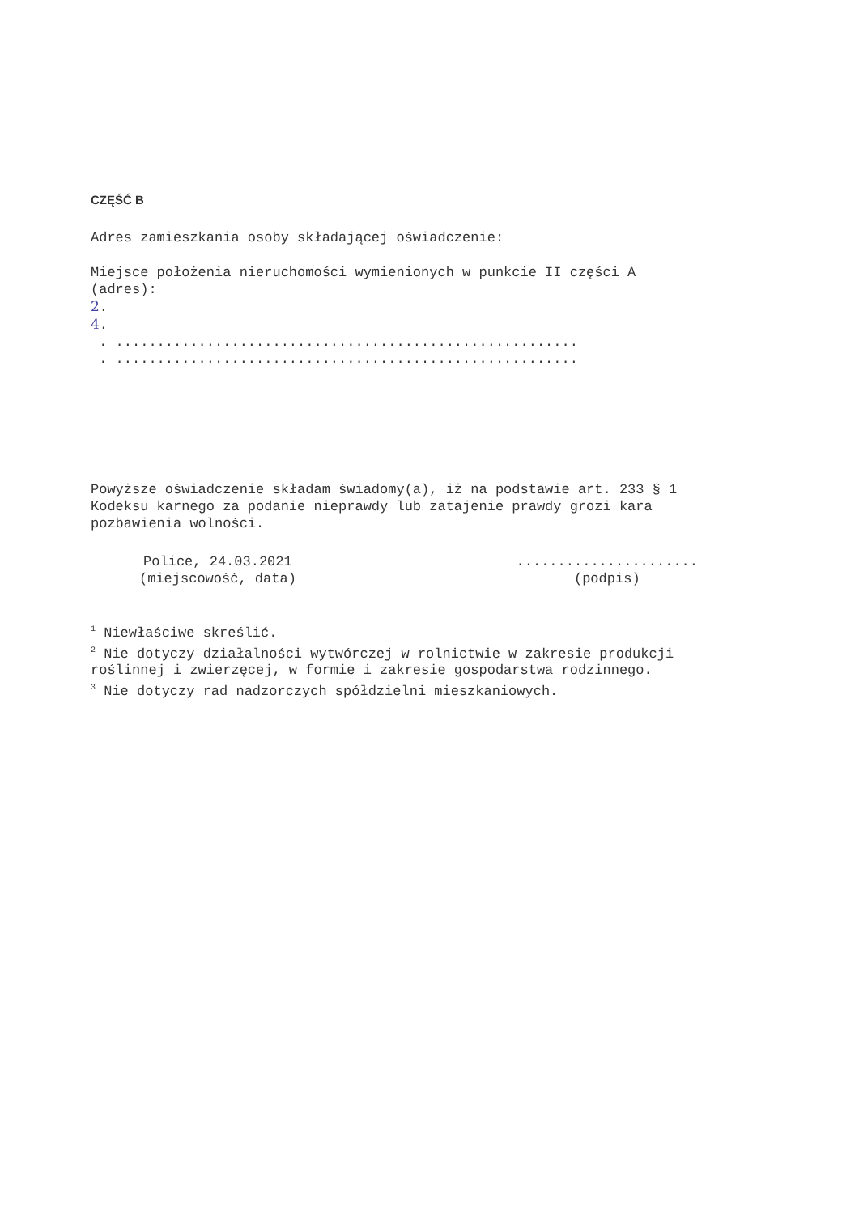CZĘŚĆ B
Adres zamieszkania osoby składającej oświadczenie:
Miejsce położenia nieruchomości wymienionych w punkcie II części A (adres):
2.
4.
. ........................................................
. ........................................................
Powyższe oświadczenie składam świadomy(a), iż na podstawie art. 233 § 1 Kodeksu karnego za podanie nieprawdy lub zatajenie prawdy grozi kara pozbawienia wolności.
Police, 24.03.2021
(miejscowość, data)
......................
(podpis)
<sup>1</sup> Niewłaściwe skreślić.
<sup>2</sup> Nie dotyczy działalności wytwórczej w rolnictwie w zakresie produkcji roślinnej i zwierzęcej, w formie i zakresie gospodarstwa rodzinnego.
<sup>3</sup> Nie dotyczy rad nadzorczych spółdzielni mieszkaniowych.